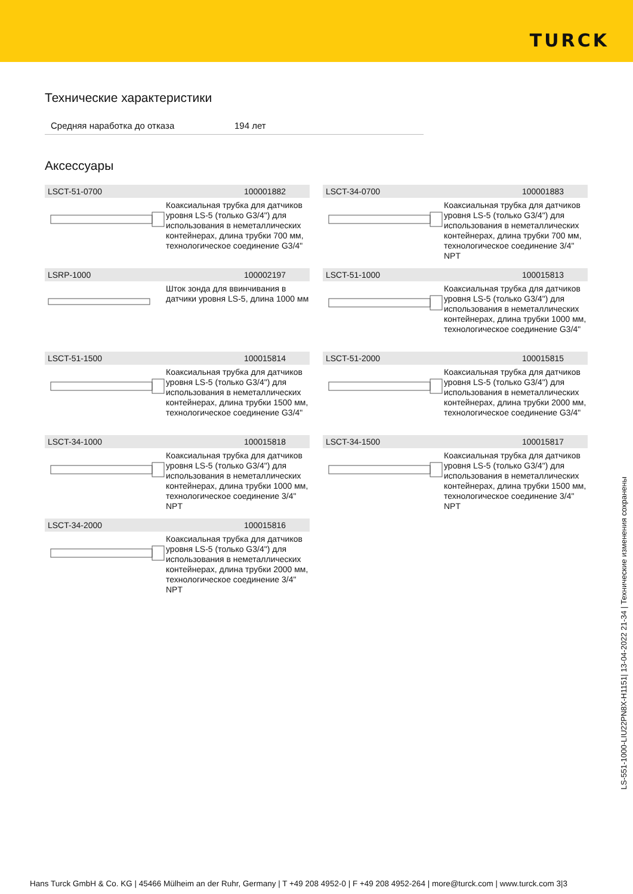TURCK
Технические характеристики
Средняя наработка до отказа 194 лет
Аксессуары
LSCT-51-0700 100001882
Коаксиальная трубка для датчиков уровня LS-5 (только G3/4") для использования в неметаллических контейнерах, длина трубки 700 мм, технологическое соединение G3/4"
LSCT-34-0700 100001883
Коаксиальная трубка для датчиков уровня LS-5 (только G3/4") для использования в неметаллических контейнерах, длина трубки 700 мм, технологическое соединение 3/4" NPT
LSRP-1000 100002197
Шток зонда для ввинчивания в датчики уровня LS-5, длина 1000 мм
LSCT-51-1000 100015813
Коаксиальная трубка для датчиков уровня LS-5 (только G3/4") для использования в неметаллических контейнерах, длина трубки 1000 мм, технологическое соединение G3/4"
LSCT-51-1500 100015814
Коаксиальная трубка для датчиков уровня LS-5 (только G3/4") для использования в неметаллических контейнерах, длина трубки 1500 мм, технологическое соединение G3/4"
LSCT-51-2000 100015815
Коаксиальная трубка для датчиков уровня LS-5 (только G3/4") для использования в неметаллических контейнерах, длина трубки 2000 мм, технологическое соединение G3/4"
LSCT-34-1000 100015818
Коаксиальная трубка для датчиков уровня LS-5 (только G3/4") для использования в неметаллических контейнерах, длина трубки 1000 мм, технологическое соединение 3/4" NPT
LSCT-34-1500 100015817
Коаксиальная трубка для датчиков уровня LS-5 (только G3/4") для использования в неметаллических контейнерах, длина трубки 1500 мм, технологическое соединение 3/4" NPT
LSCT-34-2000 100015816
Коаксиальная трубка для датчиков уровня LS-5 (только G3/4") для использования в неметаллических контейнерах, длина трубки 2000 мм, технологическое соединение 3/4" NPT
LS-551-1000-LIU22PN8X-H1151| 13-04-2022 21-34 | Технические изменения сохранены
Hans Turck GmbH & Co. KG | 45466 Mülheim an der Ruhr, Germany | T +49 208 4952-0 | F +49 208 4952-264 | more@turck.com | www.turck.com 3|3